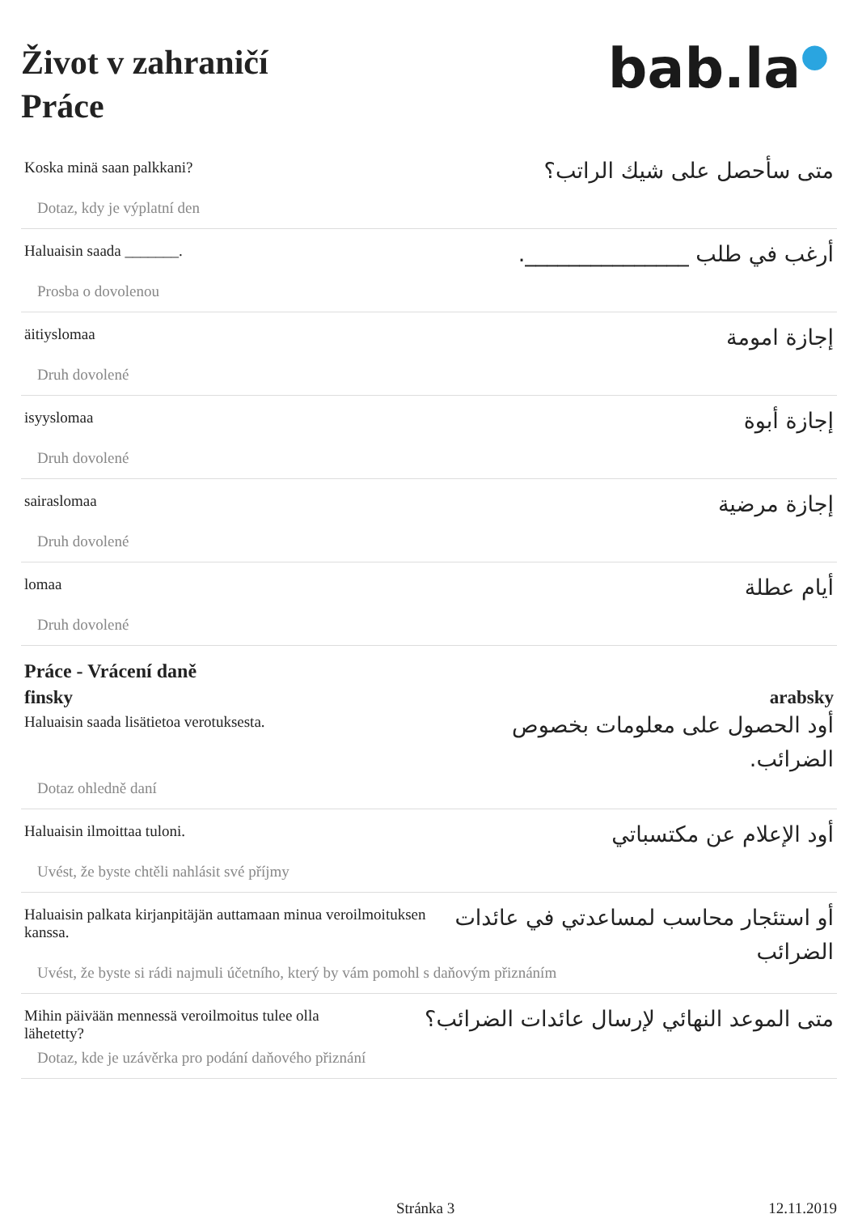Život v zahraničí
Práce
bab.la●
Koska minä saan palkkani?
Dotaz, kdy je výplatní den
متى سأحصل على شيك الراتب؟
Haluaisin saada _______.
Prosba o dovolenou
أرغب في طلب _______________.
äitiyslomaa
Druh dovolené
إجازة امومة
isyyslomaa
Druh dovolené
إجازة أبوة
sairaslomaa
Druh dovolené
إجازة مرضية
lomaa
Druh dovolené
أيام عطلة
Práce - Vrácení daně
finsky arabsky
Haluaisin saada lisätietoa verotuksesta.
Dotaz ohledně daní
أود الحصول على معلومات بخصوص الضرائب.
Haluaisin ilmoittaa tuloni.
Uvést, že byste chtěli nahlásit své příjmy
أود الإعلام عن مكتسباتي
Haluaisin palkata kirjanpitäjän auttamaan minua veroilmoituksen kanssa.
Uvést, že byste si rádi najmuli účetního, který by vám pomohl s daňovým přiznáním
أو استئجار محاسب لمساعدتي في عائدات الضرائب
Mihin päivään mennessä veroilmoitus tulee olla lähetetty?
Dotaz, kde je uzávěrka pro podání daňového přiznání
متى الموعد النهائي لإرسال عائدات الضرائب؟
Stránka 3 12.11.2019